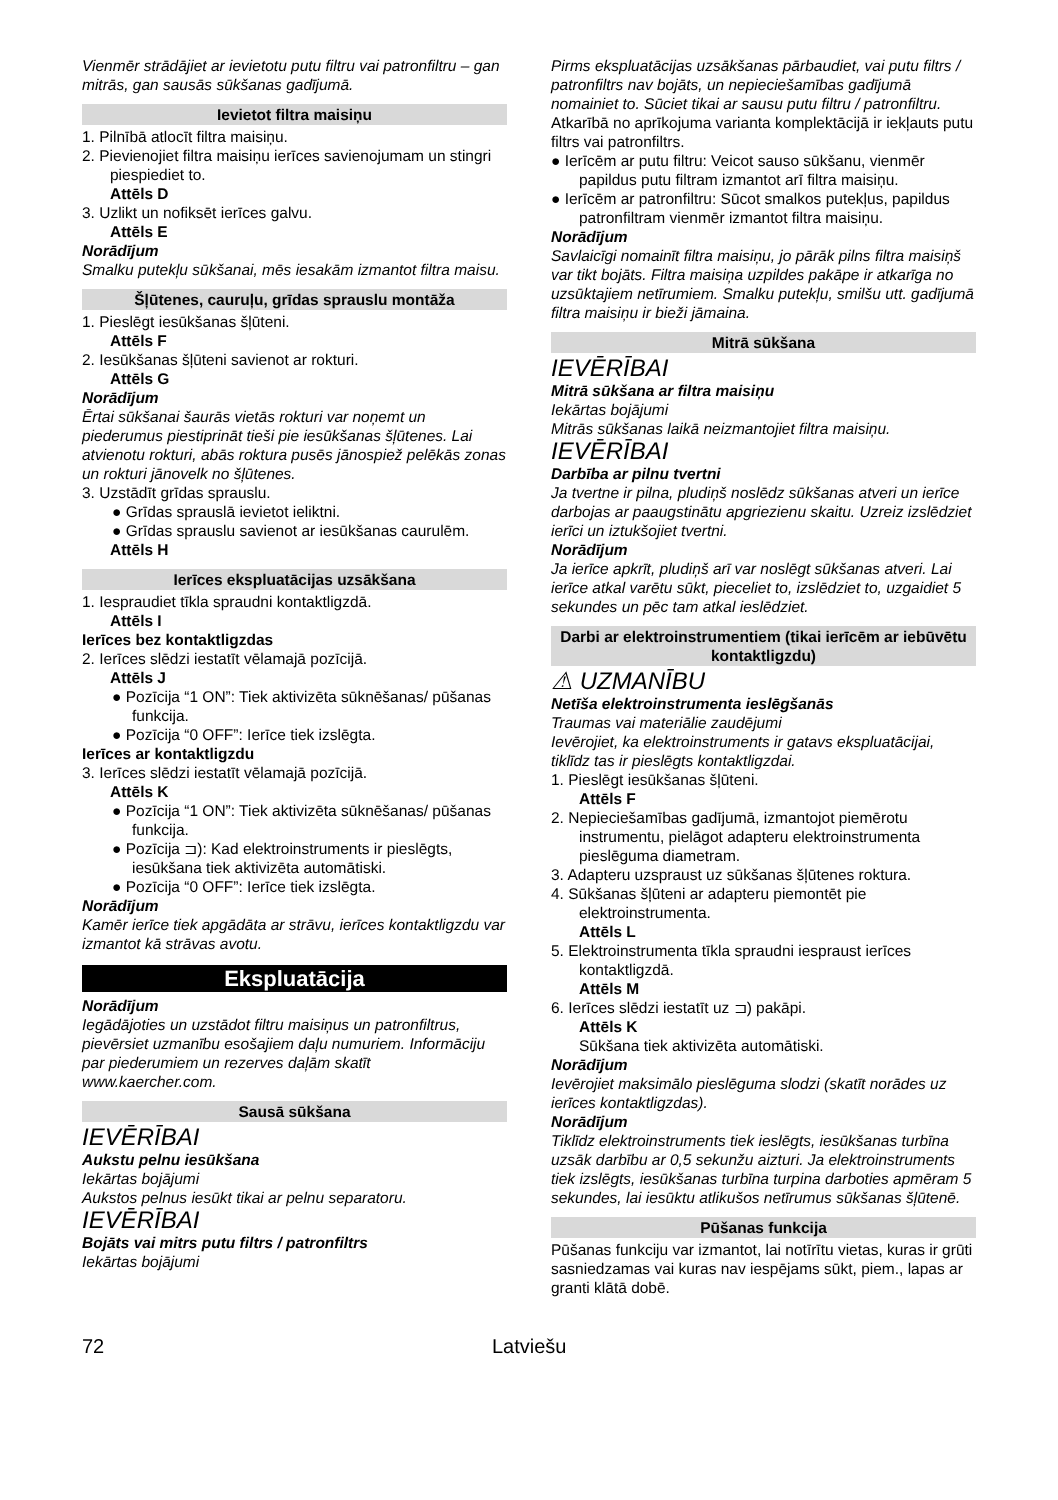Vienmēr strādājiet ar ievietotu putu filtru vai patronfiltru – gan mitrās, gan sausās sūkšanas gadījumā.
Ievietot filtra maisiņu
1. Pilnībā atlocīt filtra maisiņu.
2. Pievienojiet filtra maisiņu ierīces savienojumam un stingri piespiediet to.
Attēls D
3. Uzlikt un nofiksēt ierīces galvu.
Attēls E
Norādījum
Smalku putekļu sūkšanai, mēs iesakām izmantot filtra maisu.
Šļūtenes, cauruļu, grīdas sprauslu montāža
1. Pieslēgt iesūkšanas šļūteni.
Attēls F
2. Iesūkšanas šļūteni savienot ar rokturi.
Attēls G
Norādījum
Ērtai sūkšanai šaurās vietās rokturi var noņemt un piederumus piestiprināt tieši pie iesūkšanas šļūtenes. Lai atvienotu rokturi, abās roktura pusēs jānospiež pelēkās zonas un rokturi jānovelk no šļūtenes.
3. Uzstādīt grīdas sprauslu.
● Grīdas sprauslā ievietot ieliktni.
● Grīdas sprauslu savienot ar iesūkšanas caurulēm.
Attēls H
Ierīces ekspluatācijas uzsākšana
1. Iespraudiet tīkla spraudni kontaktligzdā.
Attēls I
Ierīces bez kontaktligzdas
2. Ierīces slēdzi iestatīt vēlamajā pozīcijā.
Attēls J
● Pozīcija “1 ON”: Tiek aktivizēta sūknēšanas/ pūšanas funkcija.
● Pozīcija “0 OFF”: Ierīce tiek izslēgta.
Ierīces ar kontaktligzdu
3. Ierīces slēdzi iestatīt vēlamajā pozīcijā.
Attēls K
● Pozīcija “1 ON”: Tiek aktivizēta sūknēšanas/ pūšanas funkcija.
● Pozīcija ⊐): Kad elektroinstruments ir pieslēgts, iesūkšana tiek aktivizēta automātiski.
● Pozīcija “0 OFF”: Ierīce tiek izslēgta.
Norādījum
Kamēr ierīce tiek apgādāta ar strāvu, ierīces kontaktligzdu var izmantot kā strāvas avotu.
Ekspluatācija
Norādījum
Iegādājoties un uzstādot filtru maisiņus un patronfiltrus, pievērsiet uzmanību esošajiem daļu numuriem. Informāciju par piederumiem un rezerves daļām skatīt www.kaercher.com.
Sausā sūkšana
IEVĒRĪBAI
Aukstu pelnu iesūkšana
Iekārtas bojājumi
Aukstos pelnus iesūkt tikai ar pelnu separatoru.
IEVĒRĪBAI
Bojāts vai mitrs putu filtrs / patronfiltrs
Iekārtas bojājumi
Pirms ekspluatācijas uzsākšanas pārbaudiet, vai putu filtrs / patronfiltrs nav bojāts, un nepieciešamības gadījumā nomainiet to. Sūciet tikai ar sausu putu filtru / patronfiltru.
Atkarībā no aprīkojuma varianta komplektācijā ir iekļauts putu filtrs vai patronfiltrs.
● Ierīcēm ar putu filtru: Veicot sauso sūkšanu, vienmēr papildus putu filtram izmantot arī filtra maisiņu.
● Ierīcēm ar patronfiltru: Sūcot smalkos putekļus, papildus patronfiltram vienmēr izmantot filtra maisiņu.
Norādījum
Savlaicīgi nomainīt filtra maisiņu, jo pārāk pilns filtra maisiņš var tikt bojāts. Filtra maisiņa uzpildes pakāpe ir atkarīga no uzsūktajiem netīrumiem. Smalku putekļu, smilšu utt. gadījumā filtra maisiņu ir bieži jāmaina.
Mitrā sūkšana
IEVĒRĪBAI
Mitrā sūkšana ar filtra maisiņu
Iekārtas bojājumi
Mitrās sūkšanas laikā neizmantojiet filtra maisiņu.
IEVĒRĪBAI
Darbība ar pilnu tvertni
Ja tvertne ir pilna, pludiņš noslēdz sūkšanas atveri un ierīce darbojas ar paaugstinātu apgriezienu skaitu. Uzreiz izslēdziet ierīci un iztukšojiet tvertni.
Norādījum
Ja ierīce apkrīt, pludiņš arī var noslēgt sūkšanas atveri. Lai ierīce atkal varētu sūkt, pieceliet to, izslēdziet to, uzgaidiet 5 sekundes un pēc tam atkal ieslēdziet.
Darbi ar elektroinstrumentiem (tikai ierīcēm ar iebūvētu kontaktligzdu)
⚠ UZMANĪBU
Netīša elektroinstrumenta ieslēgšanās
Traumas vai materiālie zaudējumi
Ievērojiet, ka elektroinstruments ir gatavs ekspluatācijai, tiklīdz tas ir pieslēgts kontaktligzdai.
1. Pieslēgt iesūkšanas šļūteni.
Attēls F
2. Nepieciešamības gadījumā, izmantojot piemērotu instrumentu, pielāgot adapteru elektroinstrumenta pieslēguma diametram.
3. Adapteru uzspraust uz sūkšanas šļūtenes roktura.
4. Sūkšanas šļūteni ar adapteru piemontēt pie elektroinstrumenta.
Attēls L
5. Elektroinstrumenta tīkla spraudni iespraust ierīces kontaktligzdā.
Attēls M
6. Ierīces slēdzi iestatīt uz ⊐) pakāpi.
Attēls K
Sūkšana tiek aktivizēta automātiski.
Norādījum
Ievērojiet maksimālo pieslēguma slodzi (skatīt norādes uz ierīces kontaktligzdas).
Norādījum
Tiklīdz elektroinstruments tiek ieslēgts, iesūkšanas turbīna uzsāk darbību ar 0,5 sekunžu aizturi. Ja elektroinstruments tiek izslēgts, iesūkšanas turbīna turpina darboties apmēram 5 sekundes, lai iesūktu atlikušos netīrumus sūkšanas šļūtenē.
Pūšanas funkcija
Pūšanas funkciju var izmantot, lai notīrītu vietas, kuras ir grūti sasniedzamas vai kuras nav iespējams sūkt, piem., lapas ar granti klātā dobē.
72 Latviešu